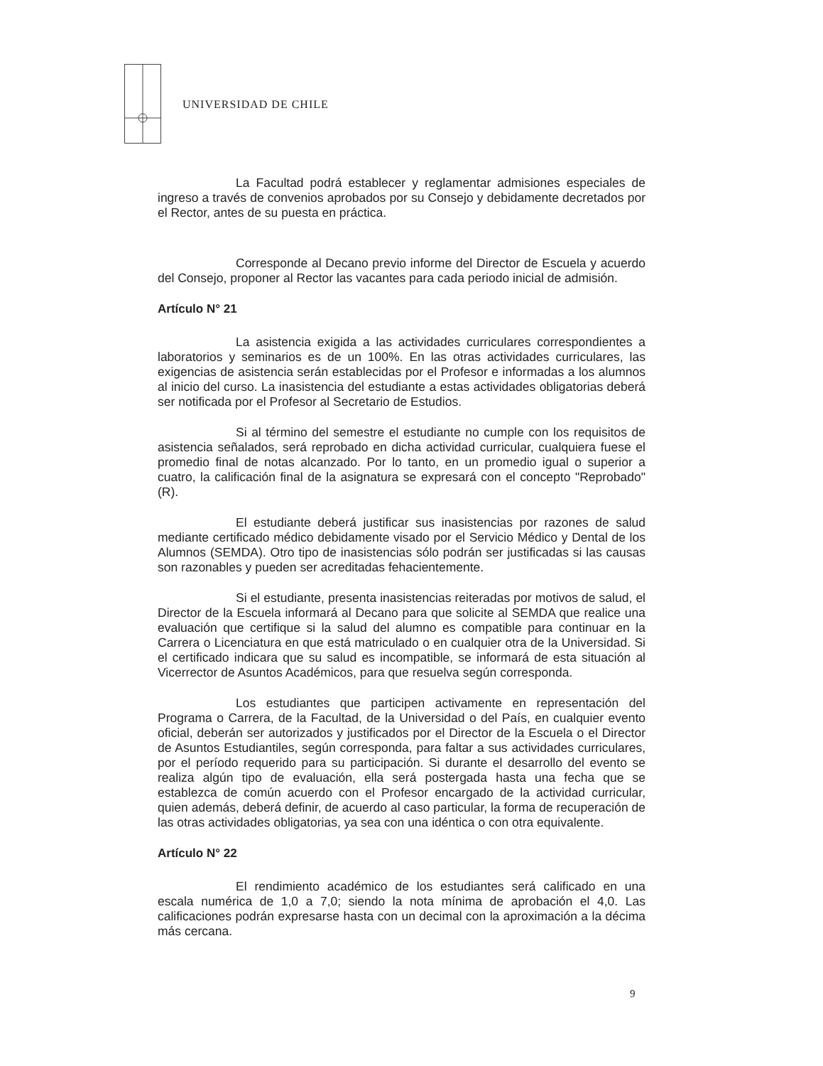UNIVERSIDAD DE CHILE
La Facultad podrá establecer y reglamentar admisiones especiales de ingreso a través de convenios aprobados por su Consejo y debidamente decretados por el Rector, antes de su puesta en práctica.
Corresponde al Decano previo informe del Director de Escuela y acuerdo del Consejo, proponer al Rector las vacantes para cada periodo inicial de admisión.
Artículo N° 21
La asistencia exigida a las actividades curriculares correspondientes a laboratorios y seminarios es de un 100%. En las otras actividades curriculares, las exigencias de asistencia serán establecidas por el Profesor e informadas a los alumnos al inicio del curso. La inasistencia del estudiante a estas actividades obligatorias deberá ser notificada por el Profesor al Secretario de Estudios.
Si al término del semestre el estudiante no cumple con los requisitos de asistencia señalados, será reprobado en dicha actividad curricular, cualquiera fuese el promedio final de notas alcanzado. Por lo tanto, en un promedio igual o superior a cuatro, la calificación final de la asignatura se expresará con el concepto "Reprobado" (R).
El estudiante deberá justificar sus inasistencias por razones de salud mediante certificado médico debidamente visado por el Servicio Médico y Dental de los Alumnos (SEMDA). Otro tipo de inasistencias sólo podrán ser justificadas si las causas son razonables y pueden ser acreditadas fehacientemente.
Si el estudiante, presenta inasistencias reiteradas por motivos de salud, el Director de la Escuela informará al Decano para que solicite al SEMDA que realice una evaluación que certifique si la salud del alumno es compatible para continuar en la Carrera o Licenciatura en que está matriculado o en cualquier otra de la Universidad. Si el certificado indicara que su salud es incompatible, se informará de esta situación al Vicerrector de Asuntos Académicos, para que resuelva según corresponda.
Los estudiantes que participen activamente en representación del Programa o Carrera, de la Facultad, de la Universidad o del País, en cualquier evento oficial, deberán ser autorizados y justificados por el Director de la Escuela o el Director de Asuntos Estudiantiles, según corresponda, para faltar a sus actividades curriculares, por el período requerido para su participación. Si durante el desarrollo del evento se realiza algún tipo de evaluación, ella será postergada hasta una fecha que se establezca de común acuerdo con el Profesor encargado de la actividad curricular, quien además, deberá definir, de acuerdo al caso particular, la forma de recuperación de las otras actividades obligatorias, ya sea con una idéntica o con otra equivalente.
Artículo N° 22
El rendimiento académico de los estudiantes será calificado en una escala numérica de 1,0 a 7,0; siendo la nota mínima de aprobación el 4,0. Las calificaciones podrán expresarse hasta con un decimal con la aproximación a la décima más cercana.
9